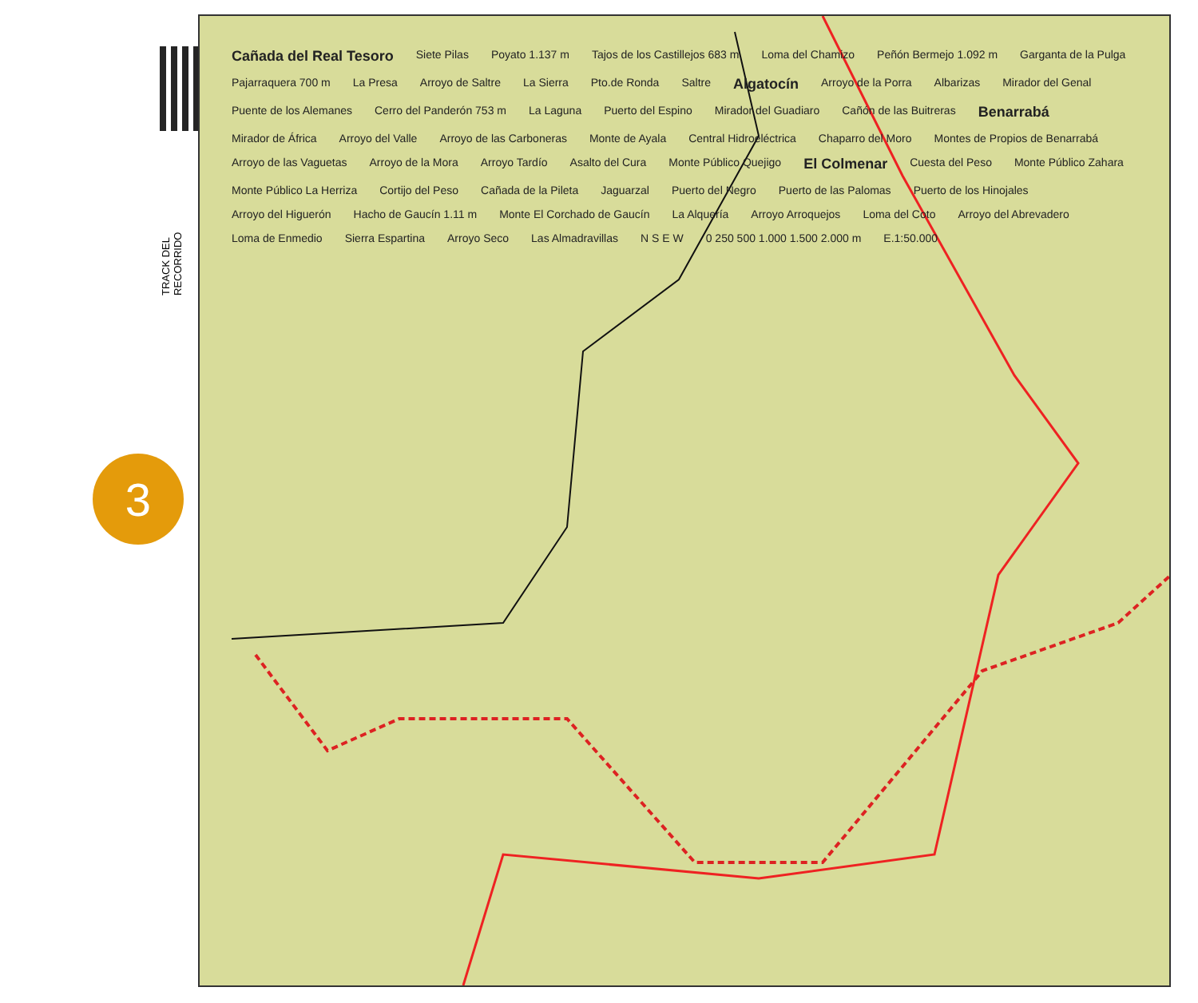TRACK DEL RECORRIDO
3
Cañada del Real Tesoro Siete Pilas Poyato 1.137 m Tajos de los Castillejos 683 m Loma del Chamizo Peñón Bermejo 1.092 m Garganta de la Pulga Pajarraquera 700 m La Presa Arroyo de Saltre La Sierra Pto.de Ronda Saltre Algatocín Arroyo de la Porra Albarizas Mirador del Genal Puente de los Alemanes Cerro del Panderón 753 m La Laguna Puerto del Espino Mirador del Guadiaro Cañón de las Buitreras Benarrabá Mirador de África Arroyo del Valle Arroyo de las Carboneras Monte de Ayala Central Hidroeléctrica Chaparro del Moro Montes de Propios de Benarrabá Arroyo de las Vaguetas Arroyo de la Mora Arroyo Tardío Asalto del Cura Monte Público Quejigo El Colmenar Cuesta del Peso Monte Público Zahara Monte Público La Herriza Cortijo del Peso Cañada de la Pileta Jaguarzal Puerto del Negro Puerto de las Palomas Puerto de los Hinojales Arroyo del Higuerón Hacho de Gaucín 1.11 m Monte El Corchado de Gaucín La Alquería Arroyo Arroquejos Loma del Coto Arroyo del Abrevadero Loma de Enmedio Sierra Espartina Arroyo Seco Las Almadravillas N S E W 0 250 500 1.000 1.500 2.000 m E.1:50.000